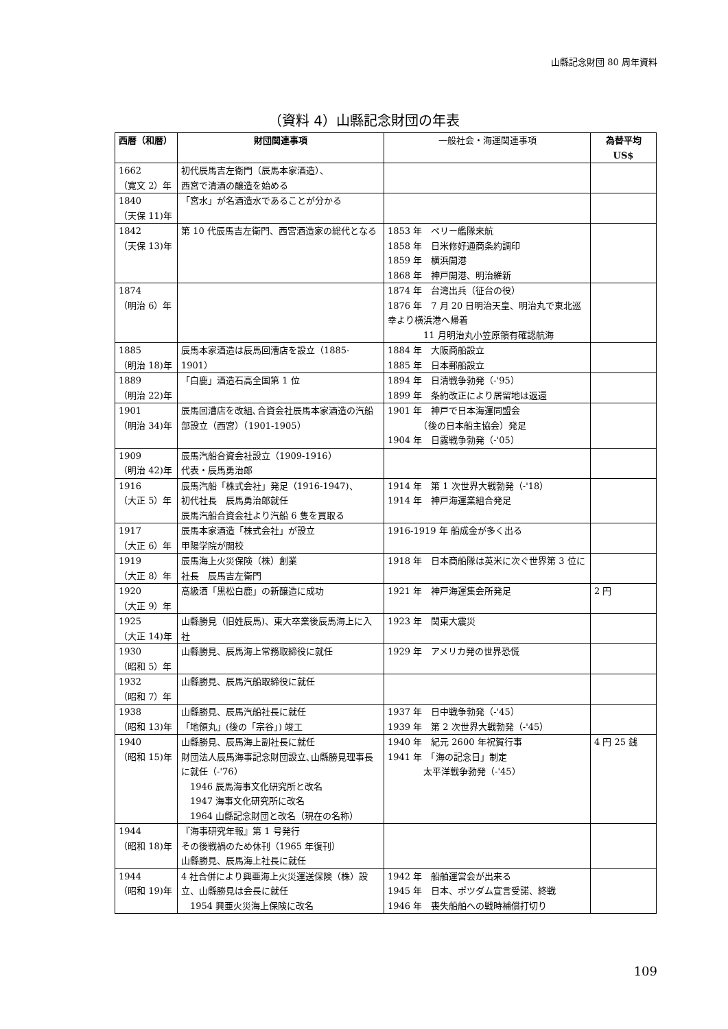山縣記念財団 80 周年資料
（資料 4）山縣記念財団の年表
| 西暦（和暦） | 財団関連事項 | 一般社会・海運関連事項 | 為替平均 US$ |
| --- | --- | --- | --- |
| 1662 （寛文 2）年 | 初代辰馬吉左衛門（辰馬本家酒造）、 西宮で清酒の醸造を始める | | |
| 1840 （天保 11)年 | 「宮水」が名酒造水であることが分かる | | |
| 1842 （天保 13)年 | 第 10 代辰馬吉左衛門、西宮酒造家の総代となる | 1853 年 ペリー艦隊来航 1858 年 日米修好通商条約調印 1859 年 横浜開港 1868 年 神戸開港、明治維新 | |
| 1874 （明治 6）年 | | 1874 年 台湾出兵（征台の役） 1876 年 7 月 20 日明治天皇、明治丸で東北巡幸より横浜港へ帰着 11 月明治丸小笠原領有確認航海 | |
| 1885 （明治 18)年 | 辰馬本家酒造は辰馬回漕店を設立（1885-1901） | 1884 年 大阪商船設立 1885 年 日本郵船設立 | |
| 1889 （明治 22)年 | 「白鹿」酒造石高全国第 1 位 | 1894 年 日清戦争勃発（-'95） 1899 年 条約改正により居留地は返還 | |
| 1901 （明治 34)年 | 辰馬回漕店を改組､合資会社辰馬本家酒造の汽船部設立（西宮）（1901-1905） | 1901 年 神戸で日本海運同盟会 （後の日本船主協会）発足 1904 年 日露戦争勃発（-'05） | |
| 1909 （明治 42)年 | 辰馬汽船合資会社設立（1909-1916） 代表・辰馬勇治郎 | | |
| 1916 （大正 5）年 | 辰馬汽船「株式会社」発足（1916-1947)、 初代社長 辰馬勇治郎就任 辰馬汽船合資会社より汽船 6 隻を買取る | 1914 年 第 1 次世界大戦勃発（-'18） 1914 年 神戸海運業組合発足 | |
| 1917 （大正 6）年 | 辰馬本家酒造「株式会社」が設立 甲陽学院が開校 | 1916-1919 年 船成金が多く出る | |
| 1919 （大正 8）年 | 辰馬海上火災保険（株）創業 社長 辰馬吉左衛門 | 1918 年 日本商船隊は英米に次ぐ世界第 3 位に | |
| 1920 （大正 9）年 | 高級酒「黒松白鹿」の新醸造に成功 | 1921 年 神戸海運集会所発足 | 2 円 |
| 1925 （大正 14)年 | 山縣勝見（旧姓辰馬)、東大卒業後辰馬海上に入社 | 1923 年 関東大震災 | |
| 1930 （昭和 5）年 | 山縣勝見、辰馬海上常務取締役に就任 | 1929 年 アメリカ発の世界恐慌 | |
| 1932 （昭和 7）年 | 山縣勝見、辰馬汽船取締役に就任 | | |
| 1938 （昭和 13)年 | 山縣勝見、辰馬汽船社長に就任 「地領丸」(後の「宗谷」) 竣工 | 1937 年 日中戦争勃発（-'45） 1939 年 第 2 次世界大戦勃発（-'45） | |
| 1940 （昭和 15)年 | 山縣勝見、辰馬海上副社長に就任 財団法人辰馬海事記念財団設立､山縣勝見理事長に就任（-'76） 1946 辰馬海事文化研究所と改名 1947 海事文化研究所に改名 1964 山縣記念財団と改名（現在の名称） | 1940 年 紀元 2600 年祝賀行事 1941 年 「海の記念日」制定 太平洋戦争勃発（-'45） | 4 円 25 銭 |
| 1944 （昭和 18)年 | 『海事研究年報』第 1 号発行 その後戦禍のため休刊（1965 年復刊） 山縣勝見、辰馬海上社長に就任 | | |
| 1944 （昭和 19)年 | 4 社合併により興亜海上火災運送保険（株）設立、山縣勝見は会長に就任 1954 興亜火災海上保険に改名 | 1942 年 船舶運営会が出来る 1945 年 日本、ポツダム宣言受諾、終戦 1946 年 喪失船舶への戦時補償打切り | |
109